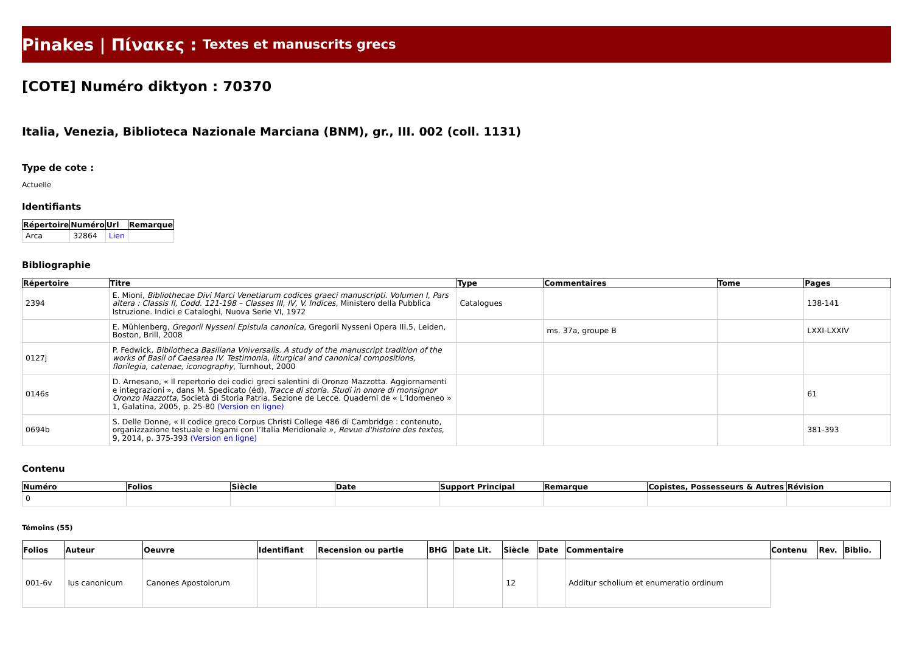Pinakes | Πίνακες : Textes et manuscrits grecs
[COTE] Numéro diktyon : 70370
Italia, Venezia, Biblioteca Nazionale Marciana (BNM), gr., III. 002 (coll. 1131)
Type de cote :
Actuelle
Identifiants
| Répertoire | Numéro | Url | Remarque |
| --- | --- | --- | --- |
| Arca | 32864 | Lien | |
Bibliographie
| Répertoire | Titre | Type | Commentaires | Tome | Pages |
| --- | --- | --- | --- | --- | --- |
| 2394 | E. Mioni, Bibliothecae Divi Marci Venetiarum codices graeci manuscripti. Volumen I, Pars altera : Classis II, Codd. 121-198 – Classes III, IV, V. Indices , Ministero della Pubblica Istruzione. Indici e Cataloghi, Nuova Serie VI, 1972 | Catalogues | | | 138-141 |
| | E. Mühlenberg, Gregorii Nysseni Epistula canonica , Gregorii Nysseni Opera III.5, Leiden, Boston, Brill, 2008 | | ms. 37a, groupe B | | LXXI-LXXIV |
| 0127j | P. Fedwick, Bibliotheca Basiliana Vniversalis. A study of the manuscript tradition of the works of Basil of Caesarea IV. Testimonia, liturgical and canonical compositions, florilegia, catenae, iconography , Turnhout, 2000 | | | | |
| 0146s | D. Arnesano, « Il repertorio dei codici greci salentini di Oronzo Mazzotta. Aggiornamenti e integrazioni », dans M. Spedicato (éd), Tracce di storia. Studi in onore di monsignor Oronzo Mazzotta , Società di Storia Patria. Sezione de Lecce. Quaderni de « L’Idomeneo » 1, Galatina, 2005, p. 25-80 (Version en ligne) | | | | 61 |
| 0694b | S. Delle Donne, « Il codice greco Corpus Christi College 486 di Cambridge : contenuto, organizzazione testuale e legami con l’Italia Meridionale », Revue d'histoire des textes , 9, 2014, p. 375-393 (Version en ligne) | | | | 381-393 |
Contenu
| Numéro | Folios | Siècle | Date | Support Principal | Remarque | Copistes, Possesseurs & Autres | Révision |
| --- | --- | --- | --- | --- | --- | --- | --- |
| 0 | | | | | | | |
Témoins (55)
| Folios | Auteur | Oeuvre | Identifiant | Recension ou partie | BHG | Date Lit. | Siècle | Date | Commentaire | Contenu | Rev. | Biblio. |
| --- | --- | --- | --- | --- | --- | --- | --- | --- | --- | --- | --- | --- |
| 001-6v | Ius canonicum | Canones Apostolorum | | | | | 12 | | Additur scholium et enumeratio ordinum | | | |